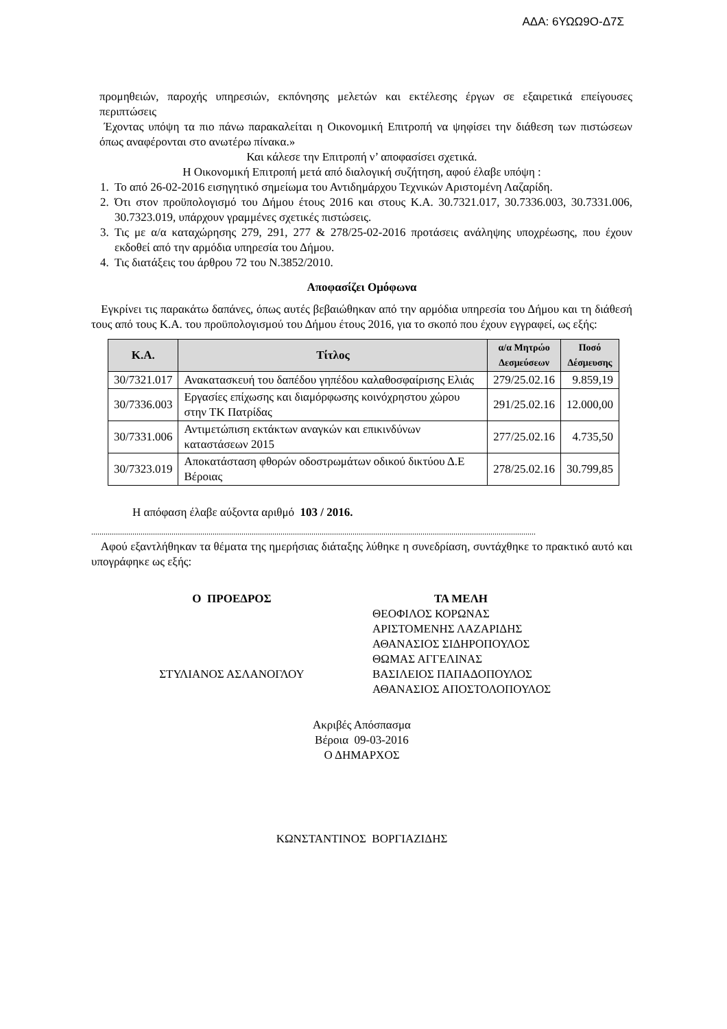ΑΔΑ: 6ΥΩΩ9Ο-Δ7Σ
προμηθειών, παροχής υπηρεσιών, εκπόνησης μελετών και εκτέλεσης έργων σε εξαιρετικά επείγουσες περιπτώσεις
Έχοντας υπόψη τα πιο πάνω παρακαλείται η Οικονομική Επιτροπή να ψηφίσει την διάθεση των πιστώσεων όπως αναφέρονται στο ανωτέρω πίνακα.»
Και κάλεσε την Επιτροπή ν’ αποφασίσει σχετικά.
Η Οικονομική Επιτροπή μετά από διαλογική συζήτηση, αφού έλαβε υπόψη :
1. Το από 26-02-2016 εισηγητικό σημείωμα του Αντιδημάρχου Τεχνικών Αριστομένη Λαζαρίδη.
2. Ότι στον προϋπολογισμό του Δήμου έτους 2016 και στους Κ.Α. 30.7321.017, 30.7336.003, 30.7331.006, 30.7323.019, υπάρχουν γραμμένες σχετικές πιστώσεις.
3. Τις με α/α καταχώρησης 279, 291, 277 & 278/25-02-2016 προτάσεις ανάληψης υποχρέωσης, που έχουν εκδοθεί από την αρμόδια υπηρεσία του Δήμου.
4. Τις διατάξεις του άρθρου 72 του Ν.3852/2010.
Αποφασίζει Ομόφωνα
Εγκρίνει τις παρακάτω δαπάνες, όπως αυτές βεβαιώθηκαν από την αρμόδια υπηρεσία του Δήμου και τη διάθεσή τους από τους Κ.Α. του προϋπολογισμού του Δήμου έτους 2016, για το σκοπό που έχουν εγγραφεί, ως εξής:
| Κ.Α. | Τίτλος | α/α Μητρώο Δεσμεύσεων | Ποσό Δέσμευσης |
| --- | --- | --- | --- |
| 30/7321.017 | Ανακατασκευή του δαπέδου γηπέδου καλαθοσφαίρισης Ελιάς | 279/25.02.16 | 9.859,19 |
| 30/7336.003 | Εργασίες επίχωσης και διαμόρφωσης κοινόχρηστου χώρου στην ΤΚ Πατρίδας | 291/25.02.16 | 12.000,00 |
| 30/7331.006 | Αντιμετώπιση εκτάκτων αναγκών και επικινδύνων καταστάσεων 2015 | 277/25.02.16 | 4.735,50 |
| 30/7323.019 | Αποκατάσταση φθορών οδοστρωμάτων οδικού δικτύου Δ.Ε Βέροιας | 278/25.02.16 | 30.799,85 |
Η απόφαση έλαβε αύξοντα αριθμό 103 / 2016.
........................................................................................................................................................................................................................
Αφού εξαντλήθηκαν τα θέματα της ημερήσιας διάταξης λύθηκε η συνεδρίαση, συντάχθηκε το πρακτικό αυτό και υπογράφηκε ως εξής:
Ο ΠΡΟΕΔΡΟΣ
ΣΤΥΛΙΑΝΟΣ ΑΣΛΑΝΟΓΛΟΥ
ΤΑ ΜΕΛΗ
ΘΕΟΦΙΛΟΣ ΚΟΡΩΝΑΣ
ΑΡΙΣΤΟΜΕΝΗΣ ΛΑΖΑΡΙΔΗΣ
ΑΘΑΝΑΣΙΟΣ ΣΙΔΗΡΟΠΟΥΛΟΣ
ΘΩΜΑΣ ΑΓΓΕΛΙΝΑΣ
ΒΑΣΙΛΕΙΟΣ ΠΑΠΑΔΟΠΟΥΛΟΣ
ΑΘΑΝΑΣΙΟΣ ΑΠΟΣΤΟΛΟΠΟΥΛΟΣ
Ακριβές Απόσπασμα
Βέροια 09-03-2016
Ο ΔΗΜΑΡΧΟΣ
ΚΩΝΣΤΑΝΤΙΝΟΣ ΒΟΡΓΙΑΖΙΔΗΣ